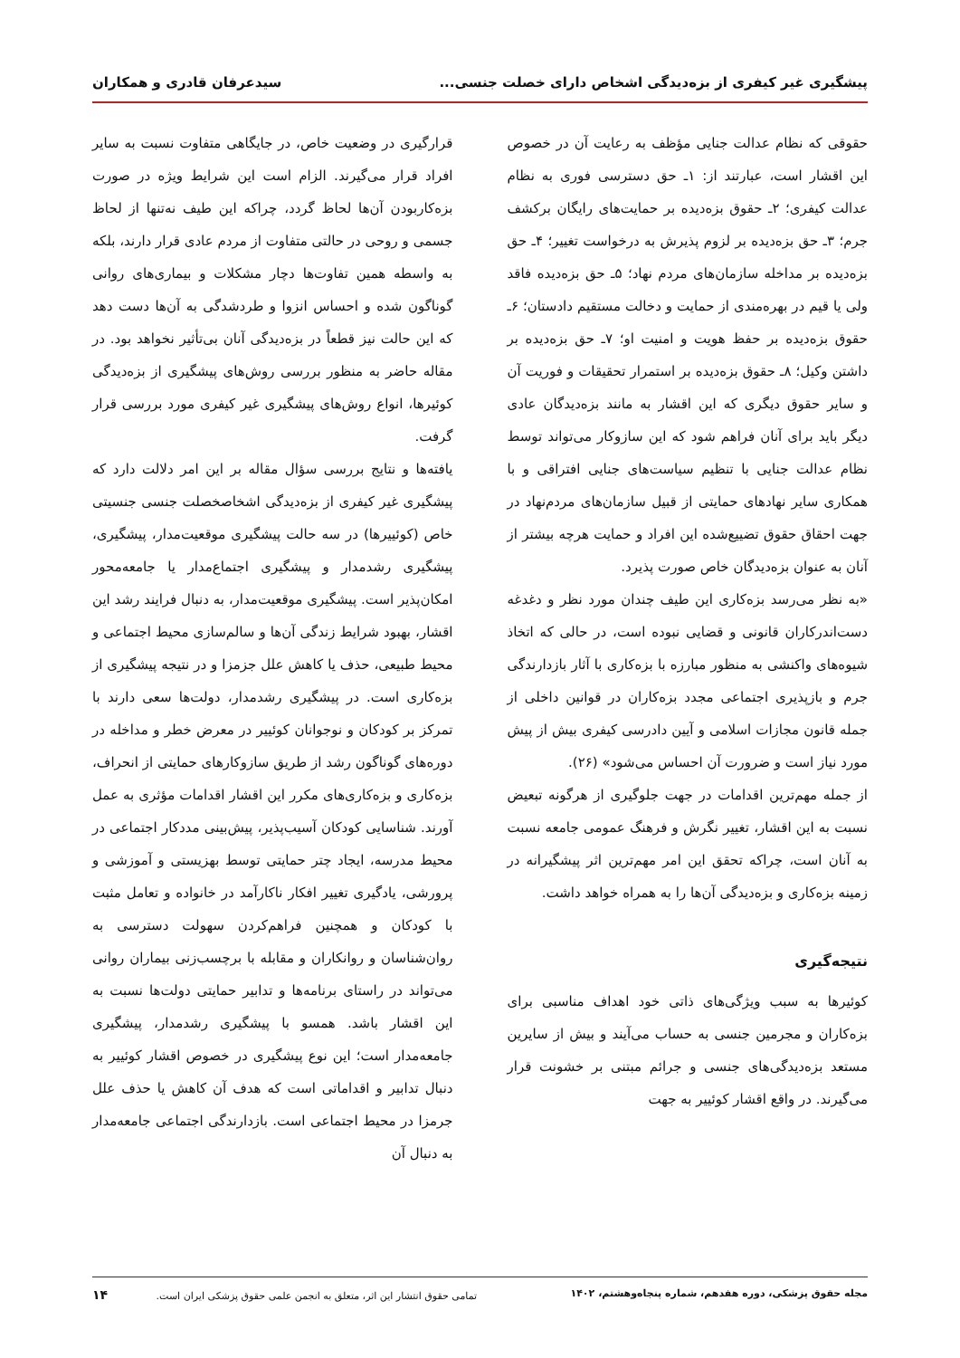پیشگیری غیر کیفری از بزه‌دیدگی اشخاص دارای خصلت جنسی... سیدعرفان قادری و همکاران
حقوقی که نظام عدالت جنایی مؤظف به رعایت آن در خصوص این اقشار است، عبارتند از: ۱ـ حق دسترسی فوری به نظام عدالت کیفری؛ ۲ـ حقوق بزه‌دیده بر حمایت‌های رایگان برکشف جرم؛ ۳ـ حق بزه‌دیده بر لزوم پذیرش به درخواست تغییر؛ ۴ـ حق بزه‌دیده بر مداخله سازمان‌های مردم نهاد؛ ۵ـ حق بزه‌دیده فاقد ولی یا قیم در بهره‌مندی از حمایت و دخالت مستقیم دادستان؛ ۶ـ حقوق بزه‌دیده بر حفظ هویت و امنیت او؛ ۷ـ حق بزه‌دیده بر داشتن وکیل؛ ۸ـ حقوق بزه‌دیده بر استمرار تحقیقات و فوریت آن و سایر حقوق دیگری که این اقشار به مانند بزه‌دیدگان عادی دیگر باید برای آنان فراهم شود که این سازوکار می‌تواند توسط نظام عدالت جنایی با تنظیم سیاست‌های جنایی افتراقی و با همکاری سایر نهادهای حمایتی از قبیل سازمان‌های مردم‌نهاد در جهت احقاق حقوق تضییع‌شده این افراد و حمایت هرچه بیشتر از آنان به عنوان بزه‌دیدگان خاص صورت پذیرد.
«به نظر می‌رسد بزه‌کاری این طیف چندان مورد نظر و دغدغه دست‌اندرکاران قانونی و قضایی نبوده است، در حالی که اتخاذ شیوه‌های واکنشی به منظور مبارزه با بزه‌کاری با آثار بازدارندگی جرم و بازپذیری اجتماعی مجدد بزه‌کاران در قوانین داخلی از جمله قانون مجازات اسلامی و آیین دادرسی کیفری بیش از پیش مورد نیاز است و ضرورت آن احساس می‌شود» (۲۶).
از جمله مهم‌ترین اقدامات در جهت جلوگیری از هرگونه تبعیض نسبت به این اقشار، تغییر نگرش و فرهنگ عمومی جامعه نسبت به آنان است، چراکه تحقق این امر مهم‌ترین اثر پیشگیرانه در زمینه بزه‌کاری و بزه‌دیدگی آن‌ها را به همراه خواهد داشت.
نتیجه‌گیری
کوئیرها به سبب ویژگی‌های ذاتی خود اهداف مناسبی برای بزه‌کاران و مجرمین جنسی به حساب می‌آیند و بیش از سایرین مستعد بزه‌دیدگی‌های جنسی و جرائم مبتنی بر خشونت قرار می‌گیرند. در واقع اقشار کوئییر به جهت
قرارگیری در وضعیت خاص، در جایگاهی متفاوت نسبت به سایر افراد قرار می‌گیرند. الزام است این شرایط ویژه در صورت بزه‌کاربودن آن‌ها لحاظ گردد، چراکه این طیف نه‌تنها از لحاظ جسمی و روحی در حالتی متفاوت از مردم عادی قرار دارند، بلکه به واسطه همین تفاوت‌ها دچار مشکلات و بیماری‌های روانی گوناگون شده و احساس انزوا و طردشدگی به آن‌ها دست دهد که این حالت نیز قطعاً در بزه‌دیدگی آنان بی‌تأثیر نخواهد بود. در مقاله حاضر به منظور بررسی روش‌های پیشگیری از بزه‌دیدگی کوئیرها، انواع روش‌های پیشگیری غیر کیفری مورد بررسی قرار گرفت.
یافته‌ها و نتایج بررسی سؤال مقاله بر این امر دلالت دارد که پیشگیری غیر کیفری از بزه‌دیدگی اشخاصخصلت جنسی جنسیتی خاص (کوئییرها) در سه حالت پیشگیری موقعیت‌مدار، پیشگیری، پیشگیری رشدمدار و پیشگیری اجتماع‌مدار یا جامعه‌محور امکان‌پذیر است. پیشگیری موقعیت‌مدار، به دنبال فرایند رشد این اقشار، بهبود شرایط زندگی آن‌ها و سالم‌سازی محیط اجتماعی و محیط طبیعی، حذف یا کاهش علل جزمزا و در نتیجه پیشگیری از بزه‌کاری است. در پیشگیری رشدمدار، دولت‌ها سعی دارند با تمرکز بر کودکان و نوجوانان کوئییر در معرض خطر و مداخله در دوره‌های گوناگون رشد از طریق سازوکارهای حمایتی از انحراف، بزه‌کاری و بزه‌کاری‌های مکرر این اقشار اقدامات مؤثری به عمل آورند. شناسایی کودکان آسیب‌پذیر، پیش‌بینی مددکار اجتماعی در محیط مدرسه، ایجاد چتر حمایتی توسط بهزیستی و آموزشی و پرورشی، یادگیری تغییر افکار ناکارآمد در خانواده و تعامل مثبت با کودکان و همچنین فراهم‌کردن سهولت دسترسی به روان‌شناسان و روانکاران و مقابله با برچسب‌زنی بیماران روانی می‌تواند در راستای برنامه‌ها و تدابیر حمایتی دولت‌ها نسبت به این اقشار باشد. همسو با پیشگیری رشدمدار، پیشگیری جامعه‌مدار است؛ این نوع پیشگیری در خصوص اقشار کوئییر به دنبال تدابیر و اقداماتی است که هدف آن کاهش یا حذف علل جرمزا در محیط اجتماعی است. بازدارندگی اجتماعی جامعه‌مدار به دنبال آن
مجله حقوق پزشکی، دوره هفدهم، شماره پنجاه‌وهشتم، ۱۴۰۲ تمامی حقوق انتشار این اثر، متعلق به انجمن علمی حقوق پزشکی ایران است. ۱۴